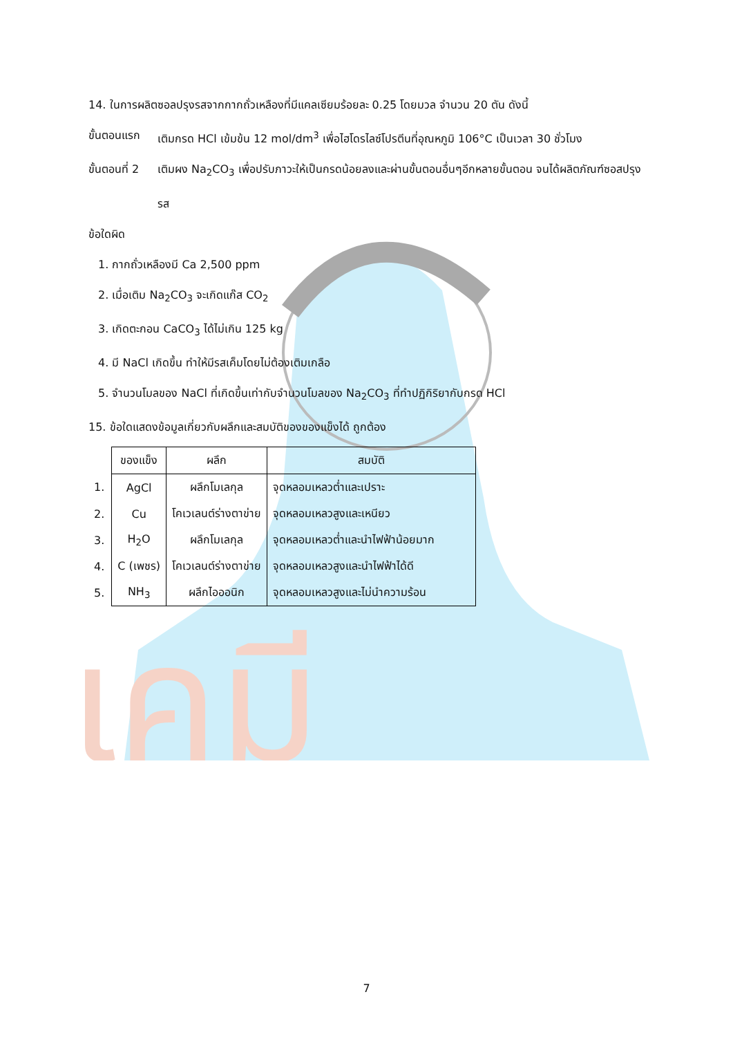เคมี
14. ในการผลิตซอลปรุงรสจากกากถั่วเหลืองที่มีแคลเซียมร้อยละ 0.25 โดยมวล จำนวน 20 ตัน ดังนี้
ขั้นตอนแรก เติมกรด HCl เข้มข้น 12 mol/dm<sup>3</sup> เพื่อไฮโดรไลซ์โปรตีนที่อุณหภูมิ 106°C เป็นเวลา 30 ชั่วโมง
ขั้นตอนที่ 2
เติมผง Na<sub>2</sub>CO<sub>3</sub> เพื่อปรับภาวะให้เป็นกรดน้อยลงและผ่านขั้นตอนอื่นๆอีกหลายขั้นตอน จนได้ผลิตภัณฑ์ซอสปรุงรส
ข้อใดผิด
1. กากถั่วเหลืองมี Ca 2,500 ppm
2. เมื่อเติม Na<sub>2</sub>CO<sub>3</sub> จะเกิดแก๊ส CO<sub>2</sub>
3. เกิดตะกอน CaCO<sub>3</sub> ได้ไม่เกิน 125 kg
4. มี NaCl เกิดขึ้น ทำให้มีรสเค็มโดยไม่ต้องเติมเกลือ
5. จำนวนโมลของ NaCl ที่เกิดขึ้นเท่ากับจำนวนโมลของ Na<sub>2</sub>CO<sub>3</sub> ที่ทำปฏิกิริยากับกรด HCl
15. ข้อใดแสดงข้อมูลเกี่ยวกับผลึกและสมบัติของของแข็งได้ ถูกต้อง
| | ของแข็ง | ผลึก | สมบัติ |
| 1. | AgCl | ผลึกโมเลกุล | จุดหลอมเหลวต่ำและเปราะ |
| 2. | Cu | โคเวเลนต์ร่างตาข่าย | จุดหลอมเหลวสูงและเหนียว |
| 3. | H<sub>2</sub>O | ผลึกโมเลกุล | จุดหลอมเหลวต่ำและนำไฟฟ้าน้อยมาก |
| 4. | C (เพชร) | โคเวเลนต์ร่างตาข่าย | จุดหลอมเหลวสูงและนำไฟฟ้าได้ดี |
| 5. | NH<sub>3</sub> | ผลึกไอออนิก | จุดหลอมเหลวสูงและไม่นำความร้อน |
7